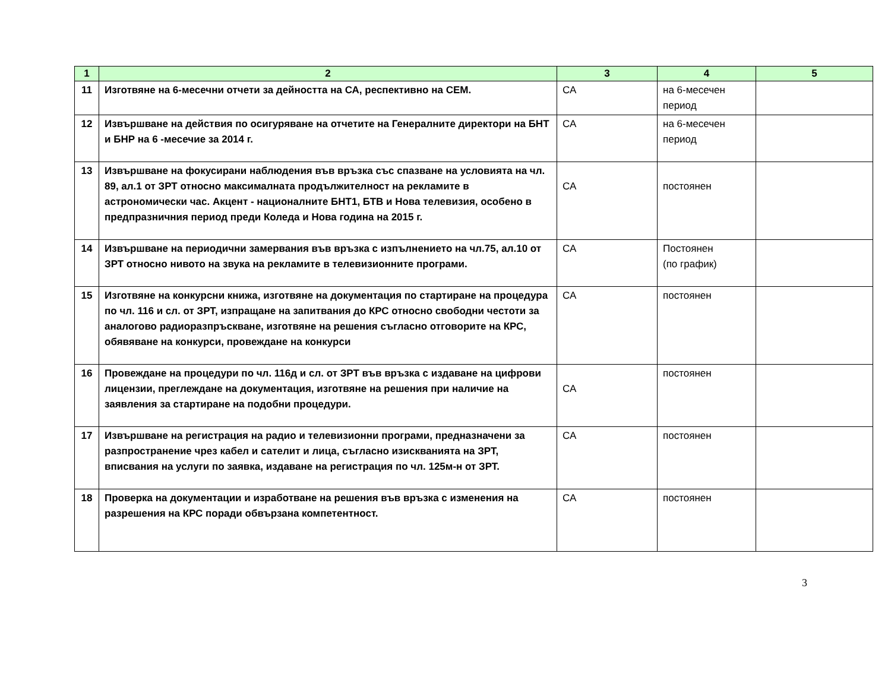| 1 | 2 | 3 | 4 | 5 |
| --- | --- | --- | --- | --- |
| 11 | Изготвяне на 6-месечни отчети за дейността на СА, респективно на СЕМ. | СА | на 6-месечен период | |
| 12 | Извършване на действия по осигуряване на отчетите на Генералните директори на БНТ и БНР на 6 -месечие за 2014 г. | СА | на 6-месечен период | |
| 13 | Извършване на фокусирани наблюдения във връзка със спазване на условията на чл. 89, ал.1 от ЗРТ относно максималната продължителност на рекламите в астрономически час. Акцент - националните БНТ1, БТВ и Нова телевизия, особено в предпразничния период преди Коледа и Нова година на 2015 г. | СА | постоянен | |
| 14 | Извършване на периодични замервания във връзка с изпълнението на чл.75, ал.10 от ЗРТ относно нивото на звука на рекламите в телевизионните програми. | СА | Постоянен (по график) | |
| 15 | Изготвяне на конкурсни книжа, изготвяне на документация по стартиране на процедура по чл. 116 и сл. от ЗРТ, изпращане на запитвания до КРС относно свободни честоти за аналогово радиоразпръскване, изготвяне на решения съгласно отговорите на КРС, обявяване на конкурси, провеждане на конкурси | СА | постоянен | |
| 16 | Провеждане на процедури по чл. 116д и сл. от ЗРТ във връзка с издаване на цифрови лицензии, преглеждане на документация, изготвяне на решения при наличие на заявления за стартиране на подобни процедури. | СА | постоянен | |
| 17 | Извършване на регистрация на радио и телевизионни програми, предназначени за разпространение чрез кабел и сателит и лица, съгласно изискванията на ЗРТ, вписвания на услуги по заявка, издаване на регистрация по чл. 125м-н от ЗРТ. | СА | постоянен | |
| 18 | Проверка на документации и изработване на решения във връзка с изменения на разрешения на КРС поради обвързана компетентност. | СА | постоянен | |
3